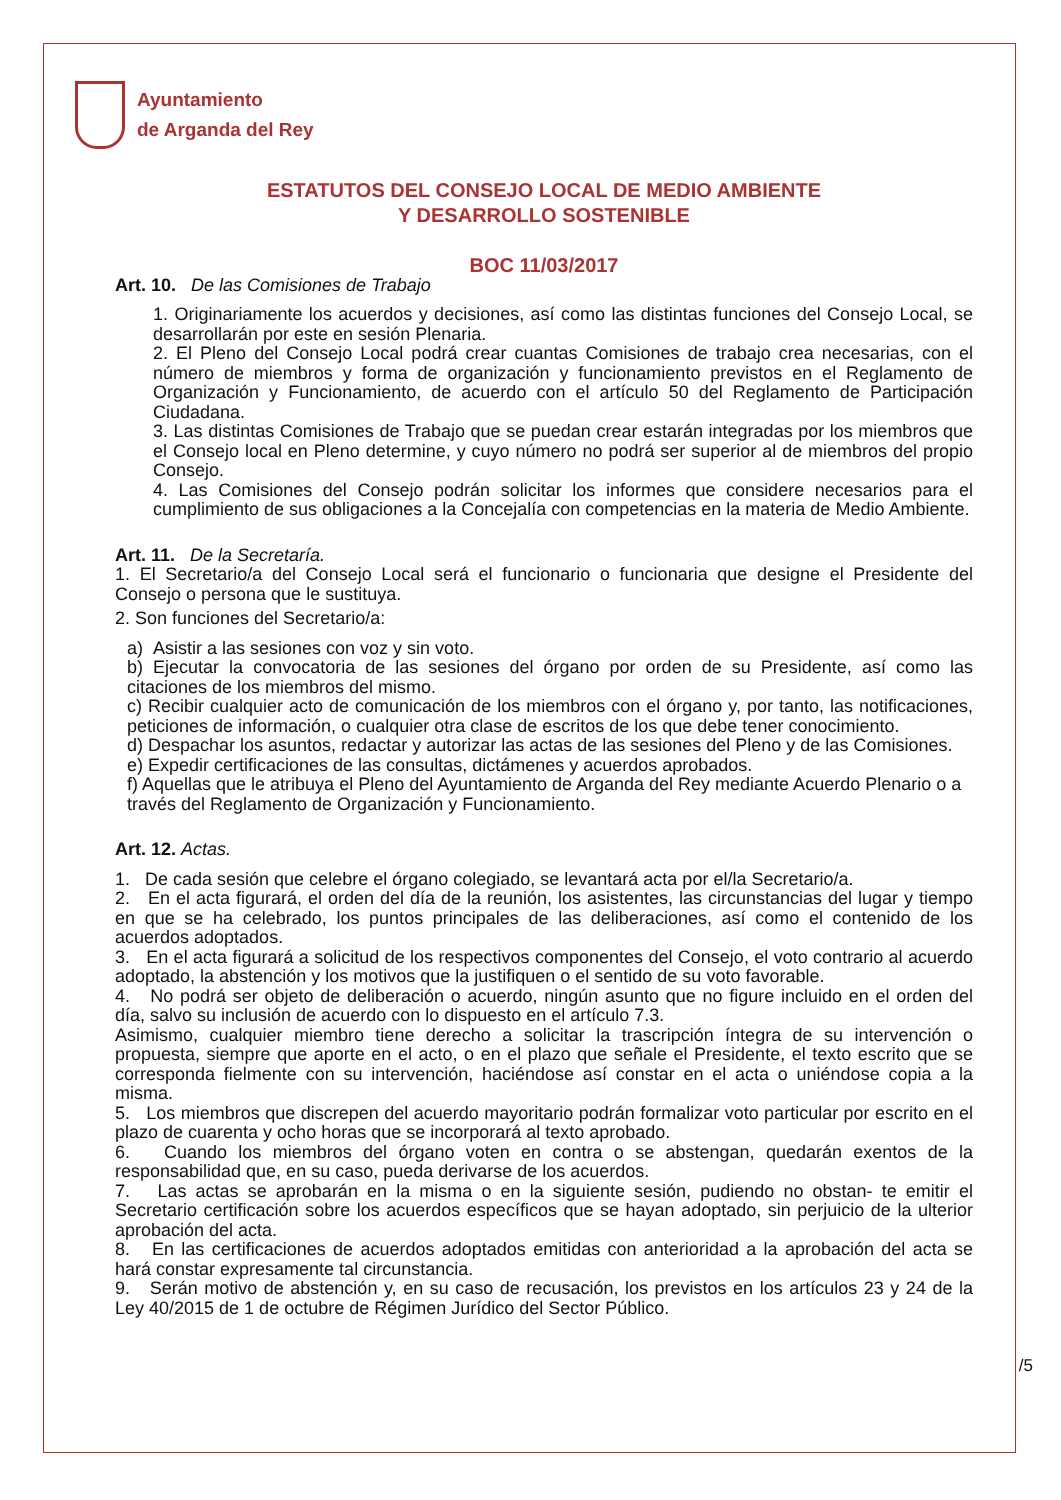Ayuntamiento
de Arganda del Rey
ESTATUTOS DEL CONSEJO LOCAL DE MEDIO AMBIENTE
Y DESARROLLO SOSTENIBLE
BOC 11/03/2017
Art. 10. De las Comisiones de Trabajo
1. Originariamente los acuerdos y decisiones, así como las distintas funciones del Consejo Local, se desarrollarán por este en sesión Plenaria.
2. El Pleno del Consejo Local podrá crear cuantas Comisiones de trabajo crea necesarias, con el número de miembros y forma de organización y funcionamiento previstos en el Reglamento de Organización y Funcionamiento, de acuerdo con el artículo 50 del Reglamento de Participación Ciudadana.
3. Las distintas Comisiones de Trabajo que se puedan crear estarán integradas por los miembros que el Consejo local en Pleno determine, y cuyo número no podrá ser superior al de miembros del propio Consejo.
4. Las Comisiones del Consejo podrán solicitar los informes que considere necesarios para el cumplimiento de sus obligaciones a la Concejalía con competencias en la materia de Medio Ambiente.
Art. 11. De la Secretaría.
1. El Secretario/a del Consejo Local será el funcionario o funcionaria que designe el Presidente del Consejo o persona que le sustituya.
2. Son funciones del Secretario/a:
a) Asistir a las sesiones con voz y sin voto.
b) Ejecutar la convocatoria de las sesiones del órgano por orden de su Presidente, así como las citaciones de los miembros del mismo.
c) Recibir cualquier acto de comunicación de los miembros con el órgano y, por tanto, las notificaciones, peticiones de información, o cualquier otra clase de escritos de los que debe tener conocimiento.
d) Despachar los asuntos, redactar y autorizar las actas de las sesiones del Pleno y de las Comisiones.
e) Expedir certificaciones de las consultas, dictámenes y acuerdos aprobados.
f) Aquellas que le atribuya el Pleno del Ayuntamiento de Arganda del Rey mediante Acuerdo Plenario o a través del Reglamento de Organización y Funcionamiento.
Art. 12. Actas.
1. De cada sesión que celebre el órgano colegiado, se levantará acta por el/la Secretario/a.
2. En el acta figurará, el orden del día de la reunión, los asistentes, las circunstancias del lugar y tiempo en que se ha celebrado, los puntos principales de las deliberaciones, así como el contenido de los acuerdos adoptados.
3. En el acta figurará a solicitud de los respectivos componentes del Consejo, el voto contrario al acuerdo adoptado, la abstención y los motivos que la justifiquen o el sentido de su voto favorable.
4. No podrá ser objeto de deliberación o acuerdo, ningún asunto que no figure incluido en el orden del día, salvo su inclusión de acuerdo con lo dispuesto en el artículo 7.3.
Asimismo, cualquier miembro tiene derecho a solicitar la trascripción íntegra de su intervención o propuesta, siempre que aporte en el acto, o en el plazo que señale el Presidente, el texto escrito que se corresponda fielmente con su intervención, haciéndose así constar en el acta o uniéndose copia a la misma.
5. Los miembros que discrepen del acuerdo mayoritario podrán formalizar voto particular por escrito en el plazo de cuarenta y ocho horas que se incorporará al texto aprobado.
6. Cuando los miembros del órgano voten en contra o se abstengan, quedarán exentos de la responsabilidad que, en su caso, pueda derivarse de los acuerdos.
7. Las actas se aprobarán en la misma o en la siguiente sesión, pudiendo no obstan- te emitir el Secretario certificación sobre los acuerdos específicos que se hayan adoptado, sin perjuicio de la ulterior aprobación del acta.
8. En las certificaciones de acuerdos adoptados emitidas con anterioridad a la aprobación del acta se hará constar expresamente tal circunstancia.
9. Serán motivo de abstención y, en su caso de recusación, los previstos en los artículos 23 y 24 de la Ley 40/2015 de 1 de octubre de Régimen Jurídico del Sector Público.
/5